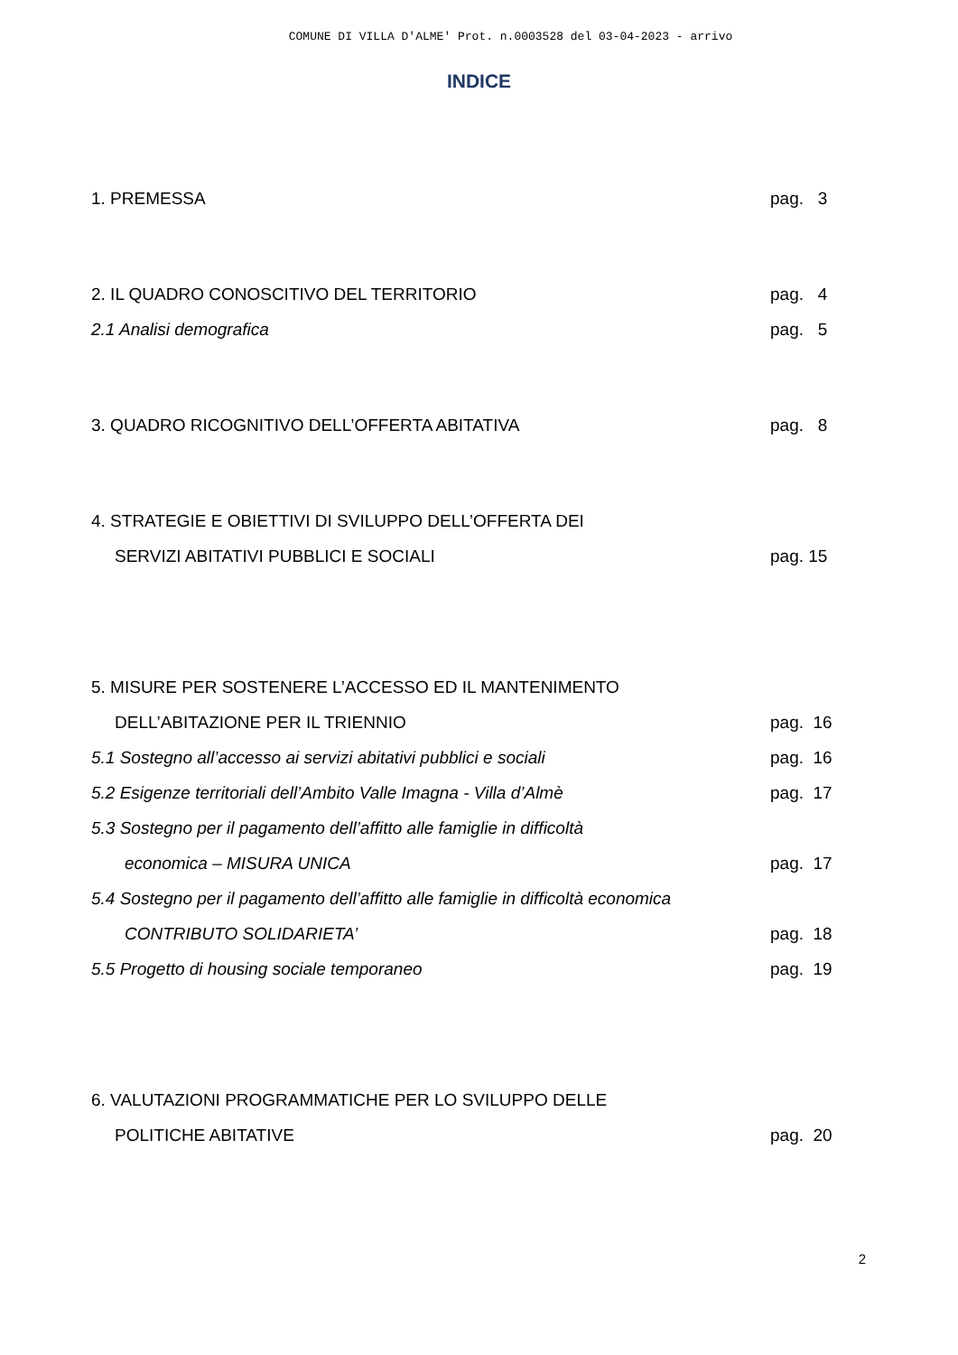COMUNE DI VILLA D'ALME' Prot. n.0003528 del 03-04-2023 - arrivo
INDICE
1. PREMESSA pag. 3
2. IL QUADRO CONOSCITIVO DEL TERRITORIO pag. 4
2.1 Analisi demografica pag. 5
3. QUADRO RICOGNITIVO DELL’OFFERTA ABITATIVA pag. 8
4. STRATEGIE E OBIETTIVI DI SVILUPPO DELL’OFFERTA DEI
SERVIZI ABITATIVI PUBBLICI E SOCIALI pag. 15
5. MISURE PER SOSTENERE L’ACCESSO ED IL MANTENIMENTO
DELL’ABITAZIONE PER IL TRIENNIO pag. 16
5.1 Sostegno all’accesso ai servizi abitativi pubblici e sociali pag. 16
5.2 Esigenze territoriali dell’Ambito Valle Imagna - Villa d’Almè pag. 17
5.3 Sostegno per il pagamento dell’affitto alle famiglie in difficoltà
economica – MISURA UNICA pag. 17
5.4 Sostegno per il pagamento dell’affitto alle famiglie in difficoltà economica
CONTRIBUTO SOLIDARIETA’ pag. 18
5.5 Progetto di housing sociale temporaneo pag. 19
6. VALUTAZIONI PROGRAMMATICHE PER LO SVILUPPO DELLE
POLITICHE ABITATIVE pag. 20
2